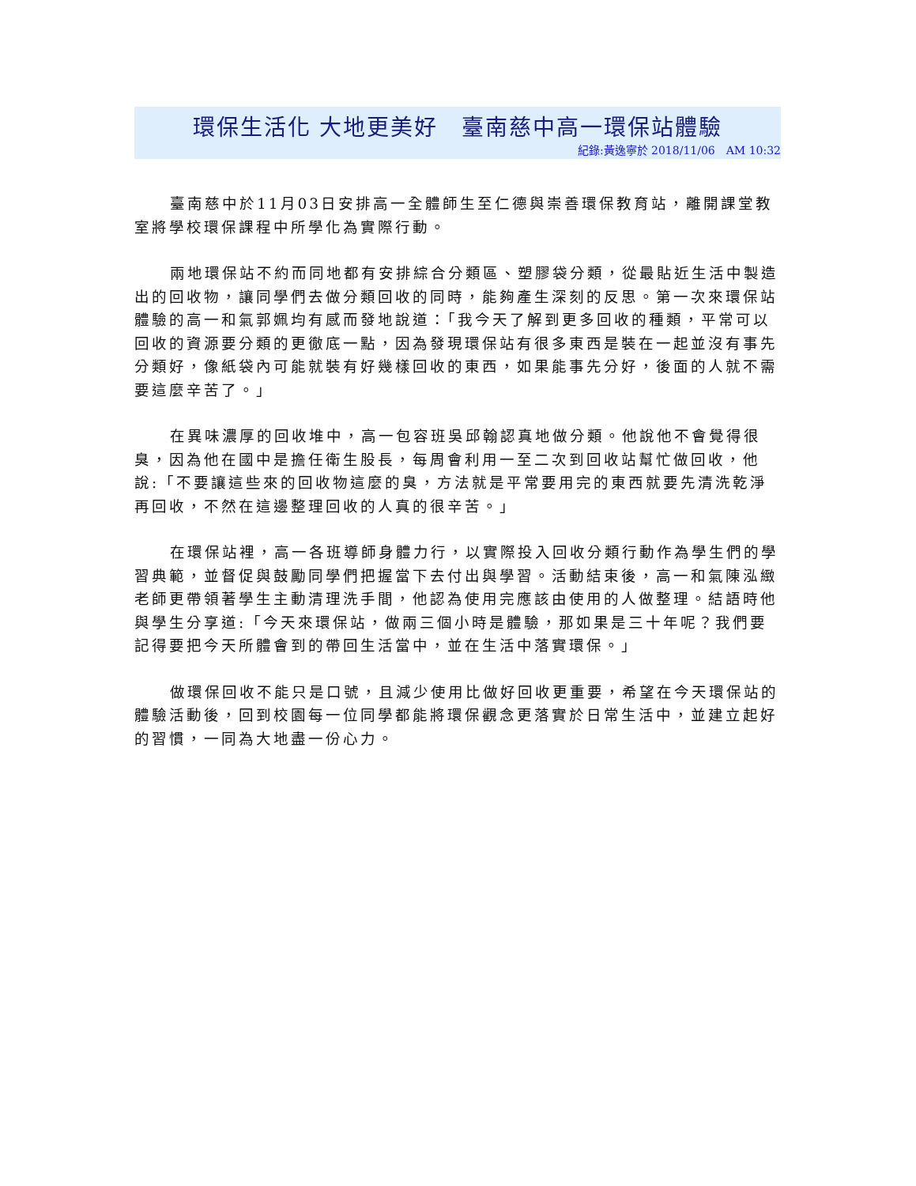環保生活化 大地更美好　臺南慈中高一環保站體驗
紀錄:黃逸寧於 2018/11/06　AM 10:32
臺南慈中於11月03日安排高一全體師生至仁德與崇善環保教育站，離開課堂教室將學校環保課程中所學化為實際行動。
兩地環保站不約而同地都有安排綜合分類區、塑膠袋分類，從最貼近生活中製造出的回收物，讓同學們去做分類回收的同時，能夠產生深刻的反思。第一次來環保站體驗的高一和氣郭姵均有感而發地說道：「我今天了解到更多回收的種類，平常可以回收的資源要分類的更徹底一點，因為發現環保站有很多東西是裝在一起並沒有事先分類好，像紙袋內可能就裝有好幾樣回收的東西，如果能事先分好，後面的人就不需要這麼辛苦了。」
在異味濃厚的回收堆中，高一包容班吳邱翰認真地做分類。他說他不會覺得很臭，因為他在國中是擔任衛生股長，每周會利用一至二次到回收站幫忙做回收，他說:「不要讓這些來的回收物這麼的臭，方法就是平常要用完的東西就要先清洗乾淨再回收，不然在這邊整理回收的人真的很辛苦。」
在環保站裡，高一各班導師身體力行，以實際投入回收分類行動作為學生們的學習典範，並督促與鼓勵同學們把握當下去付出與學習。活動結束後，高一和氣陳泓緻老師更帶領著學生主動清理洗手間，他認為使用完應該由使用的人做整理。結語時他與學生分享道:「今天來環保站，做兩三個小時是體驗，那如果是三十年呢？我們要記得要把今天所體會到的帶回生活當中，並在生活中落實環保。」
做環保回收不能只是口號，且減少使用比做好回收更重要，希望在今天環保站的體驗活動後，回到校園每一位同學都能將環保觀念更落實於日常生活中，並建立起好的習慣，一同為大地盡一份心力。